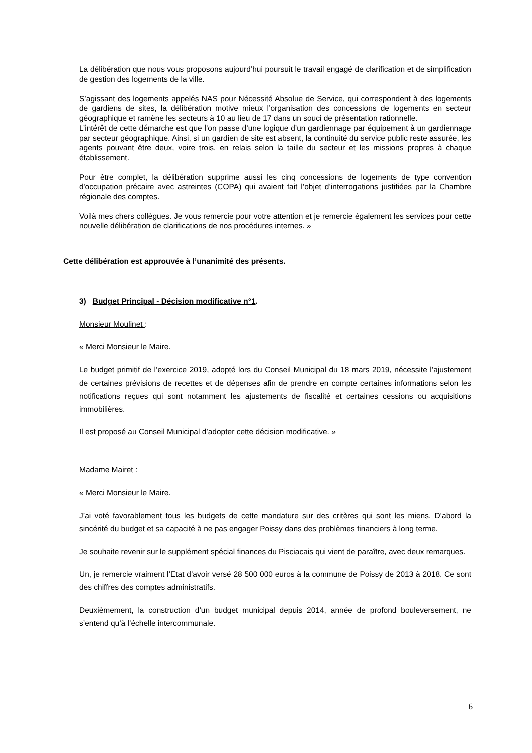La délibération que nous vous proposons aujourd’hui poursuit le travail engagé de clarification et de simplification de gestion des logements de la ville.
S’agissant des logements appelés NAS pour Nécessité Absolue de Service, qui correspondent à des logements de gardiens de sites, la délibération motive mieux l’organisation des concessions de logements en secteur géographique et ramène les secteurs à 10 au lieu de 17 dans un souci de présentation rationnelle.
L’intérêt de cette démarche est que l’on passe d’une logique d’un gardiennage par équipement à un gardiennage par secteur géographique. Ainsi, si un gardien de site est absent, la continuité du service public reste assurée, les agents pouvant être deux, voire trois, en relais selon la taille du secteur et les missions propres à chaque établissement.
Pour être complet, la délibération supprime aussi les cinq concessions de logements de type convention d'occupation précaire avec astreintes (COPA) qui avaient fait l’objet d’interrogations justifiées par la Chambre régionale des comptes.
Voilà mes chers collègues. Je vous remercie pour votre attention et je remercie également les services pour cette nouvelle délibération de clarifications de nos procédures internes. »
Cette délibération est approuvée à l’unanimité des présents.
3) Budget Principal - Décision modificative n°1.
Monsieur Moulinet :
« Merci Monsieur le Maire.
Le budget primitif de l’exercice 2019, adopté lors du Conseil Municipal du 18 mars 2019, nécessite l’ajustement de certaines prévisions de recettes et de dépenses afin de prendre en compte certaines informations selon les notifications reçues qui sont notamment les ajustements de fiscalité et certaines cessions ou acquisitions immobilières.
Il est proposé au Conseil Municipal d’adopter cette décision modificative. »
Madame Mairet :
« Merci Monsieur le Maire.
J’ai voté favorablement tous les budgets de cette mandature sur des critères qui sont les miens. D’abord la sincérité du budget et sa capacité à ne pas engager Poissy dans des problèmes financiers à long terme.
Je souhaite revenir sur le supplément spécial finances du Pisciacais qui vient de paraître, avec deux remarques.
Un, je remercie vraiment l’Etat d’avoir versé 28 500 000 euros à la commune de Poissy de 2013 à 2018. Ce sont des chiffres des comptes administratifs.
Deuxièmement, la construction d’un budget municipal depuis 2014, année de profond bouleversement, ne s’entend qu’à l’échelle intercommunale.
6